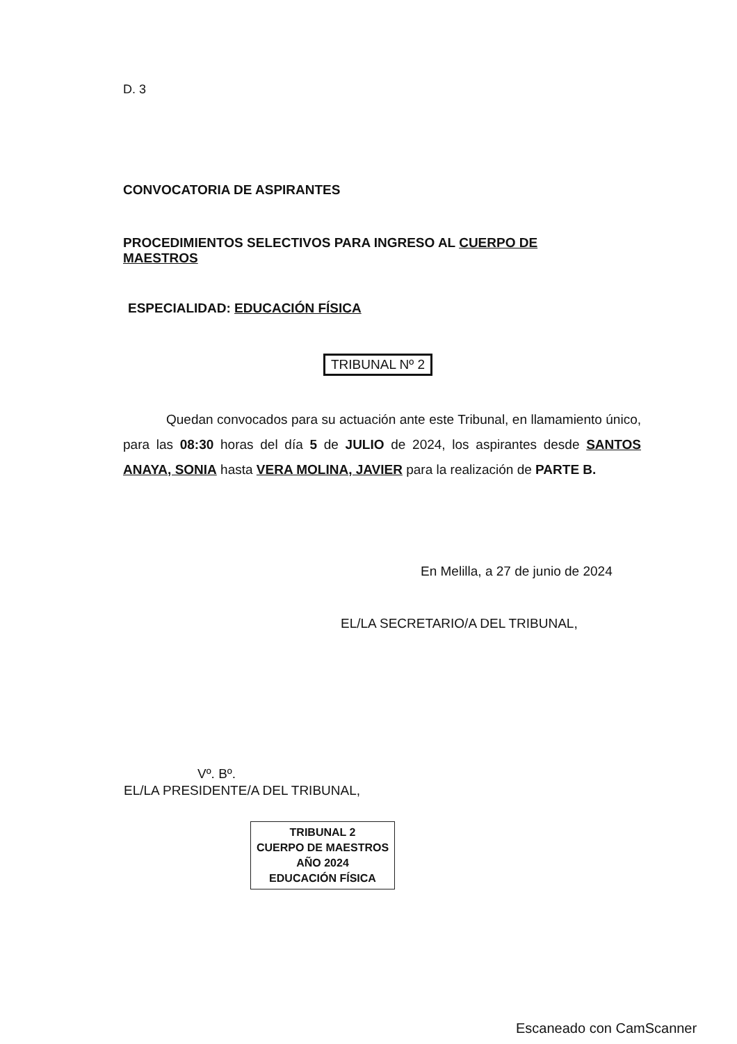D. 3
CONVOCATORIA DE ASPIRANTES
PROCEDIMIENTOS SELECTIVOS PARA INGRESO AL CUERPO DE MAESTROS
ESPECIALIDAD: EDUCACIÓN FÍSICA
TRIBUNAL Nº 2
Quedan convocados para su actuación ante este Tribunal, en llamamiento único, para las 08:30 horas del día 5 de JULIO de 2024, los aspirantes desde SANTOS ANAYA, SONIA hasta VERA MOLINA, JAVIER para la realización de PARTE B.
En Melilla, a 27 de junio de 2024
EL/LA SECRETARIO/A DEL TRIBUNAL,
Vº. Bº.
EL/LA PRESIDENTE/A DEL TRIBUNAL,
TRIBUNAL 2
CUERPO DE MAESTROS
AÑO 2024
EDUCACIÓN FÍSICA
Escaneado con CamScanner